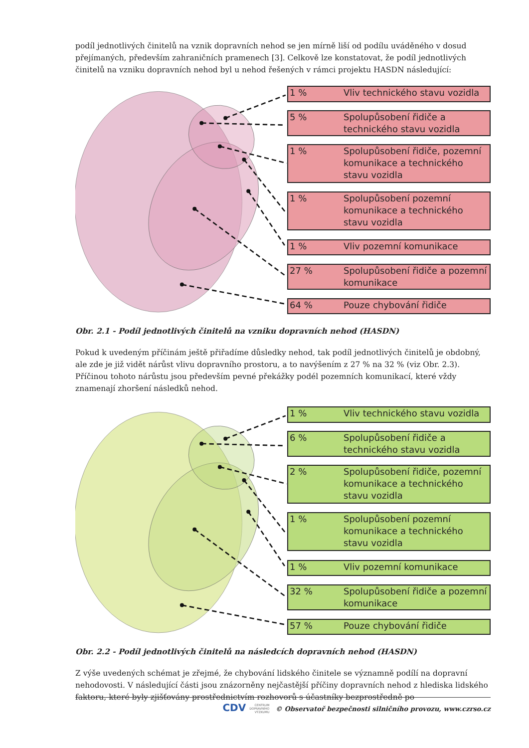podíl jednotlivých činitelů na vznik dopravních nehod se jen mírně liší od podílu uváděného v dosud přejímaných, především zahraničních pramenech [3]. Celkově lze konstatovat, že podíl jednotlivých činitelů na vzniku dopravních nehod byl u nehod řešených v rámci projektu HASDN následující:
1 % Vliv technického stavu vozidla
5 % Spolupůsobení řidiče a technického stavu vozidla
1 % Spolupůsobení řidiče, pozemní komunikace a technického stavu vozidla
1 % Spolupůsobení pozemní komunikace a technického stavu vozidla
1 % Vliv pozemní komunikace
27 % Spolupůsobení řidiče a pozemní komunikace
64 % Pouze chybování řidiče
Obr. 2.1 - Podíl jednotlivých činitelů na vzniku dopravních nehod (HASDN)
Pokud k uvedeným příčinám ještě přiřadíme důsledky nehod, tak podíl jednotlivých činitelů je obdobný, ale zde je již vidět nárůst vlivu dopravního prostoru, a to navýšením z 27 % na 32 % (viz Obr. 2.3). Příčinou tohoto nárůstu jsou především pevné překážky podél pozemních komunikací, které vždy znamenají zhoršení následků nehod.
1 % Vliv technického stavu vozidla
6 % Spolupůsobení řidiče a technického stavu vozidla
2 % Spolupůsobení řidiče, pozemní komunikace a technického stavu vozidla
1 % Spolupůsobení pozemní komunikace a technického stavu vozidla
1 % Vliv pozemní komunikace
32 % Spolupůsobení řidiče a pozemní komunikace
57 % Pouze chybování řidiče
Obr. 2.2 - Podíl jednotlivých činitelů na následcích dopravních nehod (HASDN)
Z výše uvedených schémat je zřejmé, že chybování lidského činitele se významně podílí na dopravní nehodovosti. V následující části jsou znázorněny nejčastější příčiny dopravních nehod z hlediska lidského faktoru, které byly zjišťovány prostřednictvím rozhovorů s účastníky bezprostředně po
CDV CENTRUM
DOPRAVNÍHO
VÝZKUMU © Observatoř bezpečnosti silničního provozu, www.czrso.cz